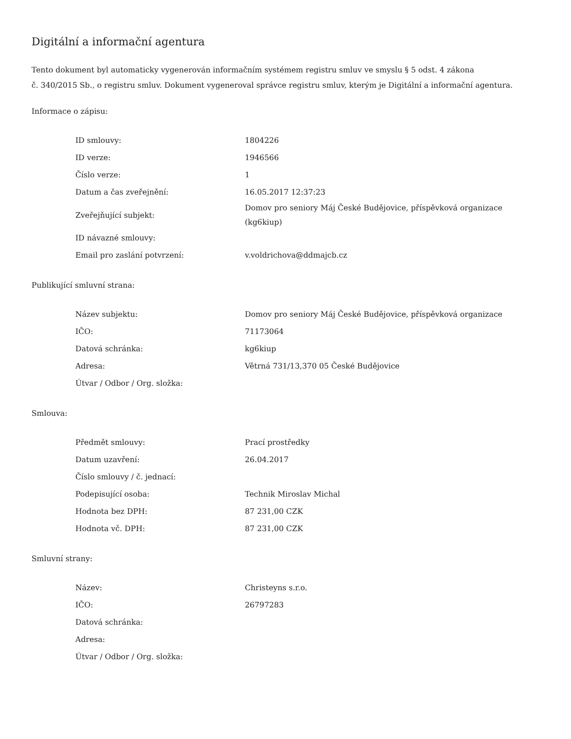Digitální a informační agentura
Tento dokument byl automaticky vygenerován informačním systémem registru smluv ve smyslu § 5 odst. 4 zákona
č. 340/2015 Sb., o registru smluv. Dokument vygeneroval správce registru smluv, kterým je Digitální a informační agentura.
Informace o zápisu:
| ID smlouvy: | 1804226 |
| ID verze: | 1946566 |
| Číslo verze: | 1 |
| Datum a čas zveřejnění: | 16.05.2017 12:37:23 |
| Zveřejňující subjekt: | Domov pro seniory Máj České Budějovice, příspěvková organizace (kg6kiup) |
| ID návazné smlouvy: | |
| Email pro zaslání potvrzení: | v.voldrichova@ddmajcb.cz |
Publikující smluvní strana:
| Název subjektu: | Domov pro seniory Máj České Budějovice, příspěvková organizace |
| IČO: | 71173064 |
| Datová schránka: | kg6kiup |
| Adresa: | Větrná 731/13,370 05 České Budějovice |
| Útvar / Odbor / Org. složka: | |
Smlouva:
| Předmět smlouvy: | Prací prostředky |
| Datum uzavření: | 26.04.2017 |
| Číslo smlouvy / č. jednací: | |
| Podepisující osoba: | Technik Miroslav Michal |
| Hodnota bez DPH: | 87 231,00 CZK |
| Hodnota vč. DPH: | 87 231,00 CZK |
Smluvní strany:
| Název: | Christeyns s.r.o. |
| IČO: | 26797283 |
| Datová schránka: | |
| Adresa: | |
| Útvar / Odbor / Org. složka: | |